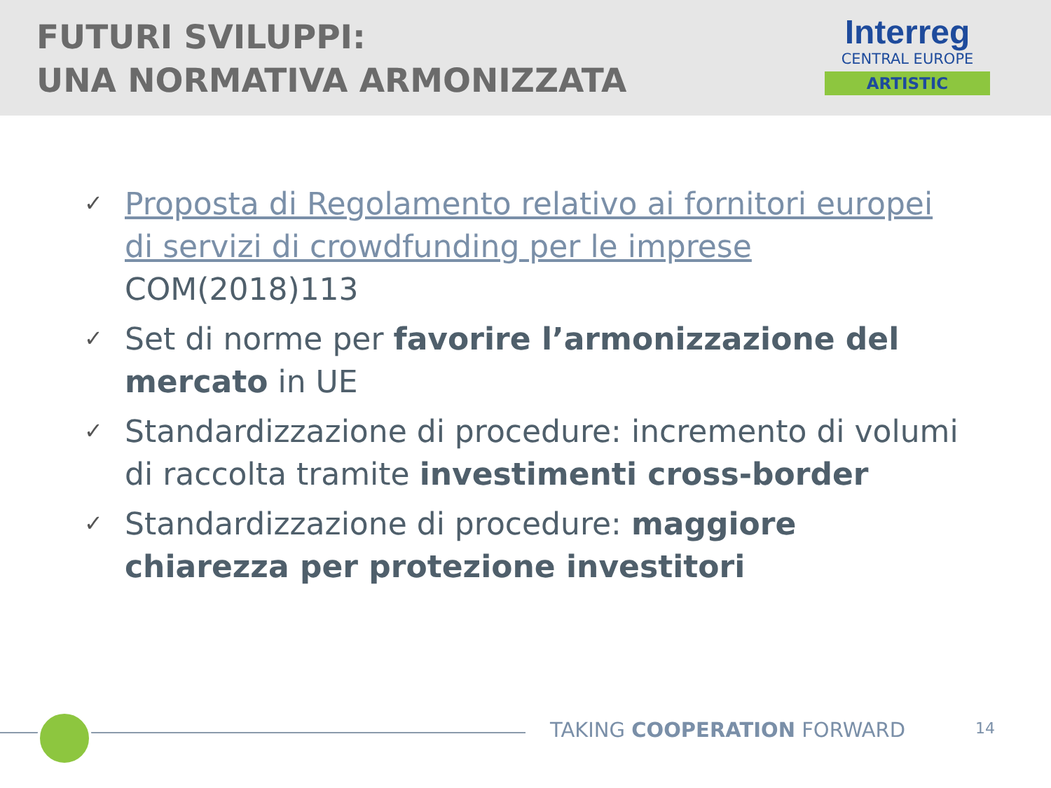FUTURI SVILUPPI:
UNA NORMATIVA ARMONIZZATA
Interreg
CENTRAL EUROPE
ARTISTIC
✓ Proposta di Regolamento relativo ai fornitori europei di servizi di crowdfunding per le imprese COM(2018)113
✓ Set di norme per favorire l’armonizzazione del mercato in UE
✓ Standardizzazione di procedure: incremento di volumi di raccolta tramite investimenti cross-border
✓ Standardizzazione di procedure: maggiore chiarezza per protezione investitori
TAKING COOPERATION FORWARD 14